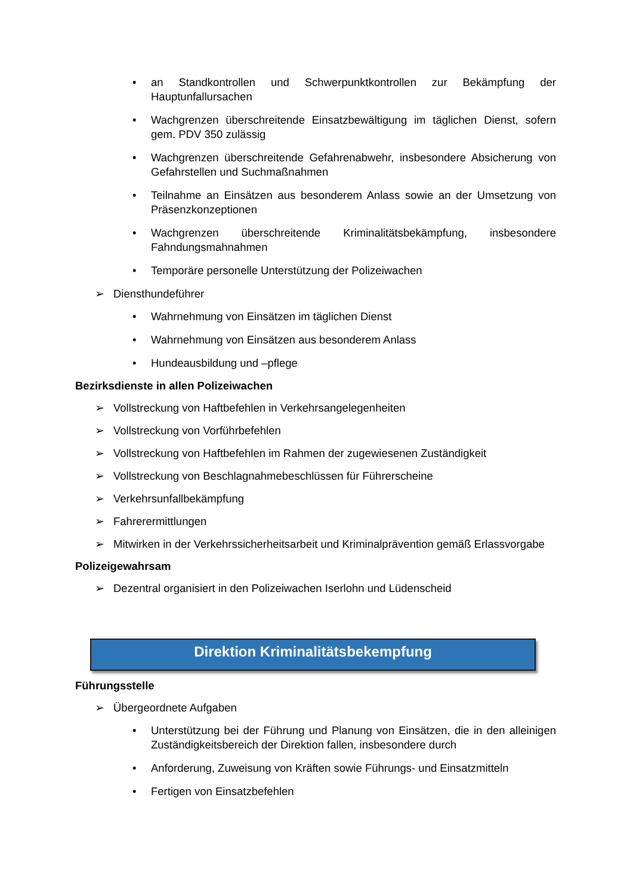• an Standkontrollen und Schwerpunktkontrollen zur Bekämpfung der Hauptunfallursachen
• Wachgrenzen überschreitende Einsatzbewältigung im täglichen Dienst, sofern gem. PDV 350 zulässig
• Wachgrenzen überschreitende Gefahrenabwehr, insbesondere Absicherung von Gefahrstellen und Suchmaßnahmen
• Teilnahme an Einsätzen aus besonderem Anlass sowie an der Umsetzung von Präsenzkonzeptionen
• Wachgrenzen überschreitende Kriminalitätsbekämpfung, insbesondere Fahndungsmahnahmen
• Temporäre personelle Unterstützung der Polizeiwachen
➢ Diensthundeführer
• Wahrnehmung von Einsätzen im täglichen Dienst
• Wahrnehmung von Einsätzen aus besonderem Anlass
• Hundeausbildung und –pflege
Bezirksdienste in allen Polizeiwachen
➢ Vollstreckung von Haftbefehlen in Verkehrsangelegenheiten
➢ Vollstreckung von Vorführbefehlen
➢ Vollstreckung von Haftbefehlen im Rahmen der zugewiesenen Zuständigkeit
➢ Vollstreckung von Beschlagnahmebeschlüssen für Führerscheine
➢ Verkehrsunfallbekämpfung
➢ Fahrerermittlungen
➢ Mitwirken in der Verkehrssicherheitsarbeit und Kriminalprävention gemäß Erlassvorgabe
Polizeigewahrsam
➢ Dezentral organisiert in den Polizeiwachen Iserlohn und Lüdenscheid
Direktion Kriminalitätsbekempfung
Führungsstelle
➢ Übergeordnete Aufgaben
• Unterstützung bei der Führung und Planung von Einsätzen, die in den alleinigen Zuständigkeitsbereich der Direktion fallen, insbesondere durch
• Anforderung, Zuweisung von Kräften sowie Führungs- und Einsatzmitteln
• Fertigen von Einsatzbefehlen